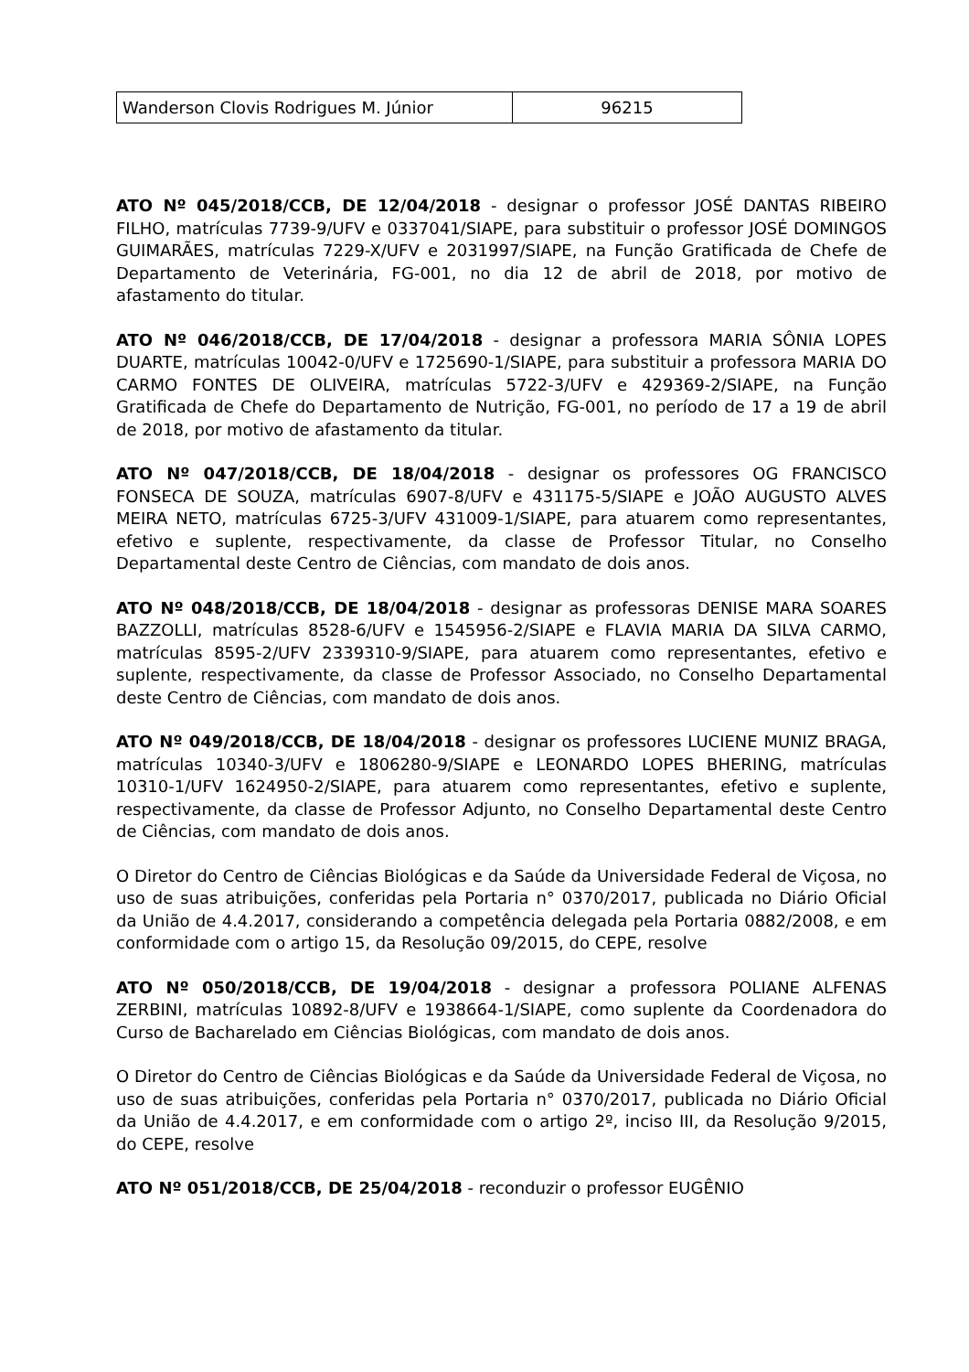| Wanderson Clovis Rodrigues M. Júnior | 96215 |
ATO Nº 045/2018/CCB, DE 12/04/2018 - designar o professor JOSÉ DANTAS RIBEIRO FILHO, matrículas 7739-9/UFV e 0337041/SIAPE, para substituir o professor JOSÉ DOMINGOS GUIMARÃES, matrículas 7229-X/UFV e 2031997/SIAPE, na Função Gratificada de Chefe de Departamento de Veterinária, FG-001, no dia 12 de abril de 2018, por motivo de afastamento do titular.
ATO Nº 046/2018/CCB, DE 17/04/2018 - designar a professora MARIA SÔNIA LOPES DUARTE, matrículas 10042-0/UFV e 1725690-1/SIAPE, para substituir a professora MARIA DO CARMO FONTES DE OLIVEIRA, matrículas 5722-3/UFV e 429369-2/SIAPE, na Função Gratificada de Chefe do Departamento de Nutrição, FG-001, no período de 17 a 19 de abril de 2018, por motivo de afastamento da titular.
ATO Nº 047/2018/CCB, DE 18/04/2018 - designar os professores OG FRANCISCO FONSECA DE SOUZA, matrículas 6907-8/UFV e 431175-5/SIAPE e JOÃO AUGUSTO ALVES MEIRA NETO, matrículas 6725-3/UFV 431009-1/SIAPE, para atuarem como representantes, efetivo e suplente, respectivamente, da classe de Professor Titular, no Conselho Departamental deste Centro de Ciências, com mandato de dois anos.
ATO Nº 048/2018/CCB, DE 18/04/2018 - designar as professoras DENISE MARA SOARES BAZZOLLI, matrículas 8528-6/UFV e 1545956-2/SIAPE e FLAVIA MARIA DA SILVA CARMO, matrículas 8595-2/UFV 2339310-9/SIAPE, para atuarem como representantes, efetivo e suplente, respectivamente, da classe de Professor Associado, no Conselho Departamental deste Centro de Ciências, com mandato de dois anos.
ATO Nº 049/2018/CCB, DE 18/04/2018 - designar os professores LUCIENE MUNIZ BRAGA, matrículas 10340-3/UFV e 1806280-9/SIAPE e LEONARDO LOPES BHERING, matrículas 10310-1/UFV 1624950-2/SIAPE, para atuarem como representantes, efetivo e suplente, respectivamente, da classe de Professor Adjunto, no Conselho Departamental deste Centro de Ciências, com mandato de dois anos.
O Diretor do Centro de Ciências Biológicas e da Saúde da Universidade Federal de Viçosa, no uso de suas atribuições, conferidas pela Portaria n° 0370/2017, publicada no Diário Oficial da União de 4.4.2017, considerando a competência delegada pela Portaria 0882/2008, e em conformidade com o artigo 15, da Resolução 09/2015, do CEPE, resolve
ATO Nº 050/2018/CCB, DE 19/04/2018 - designar a professora POLIANE ALFENAS ZERBINI, matrículas 10892-8/UFV e 1938664-1/SIAPE, como suplente da Coordenadora do Curso de Bacharelado em Ciências Biológicas, com mandato de dois anos.
O Diretor do Centro de Ciências Biológicas e da Saúde da Universidade Federal de Viçosa, no uso de suas atribuições, conferidas pela Portaria n° 0370/2017, publicada no Diário Oficial da União de 4.4.2017, e em conformidade com o artigo 2º, inciso III, da Resolução 9/2015, do CEPE, resolve
ATO Nº 051/2018/CCB, DE 25/04/2018 - reconduzir o professor EUGÊNIO